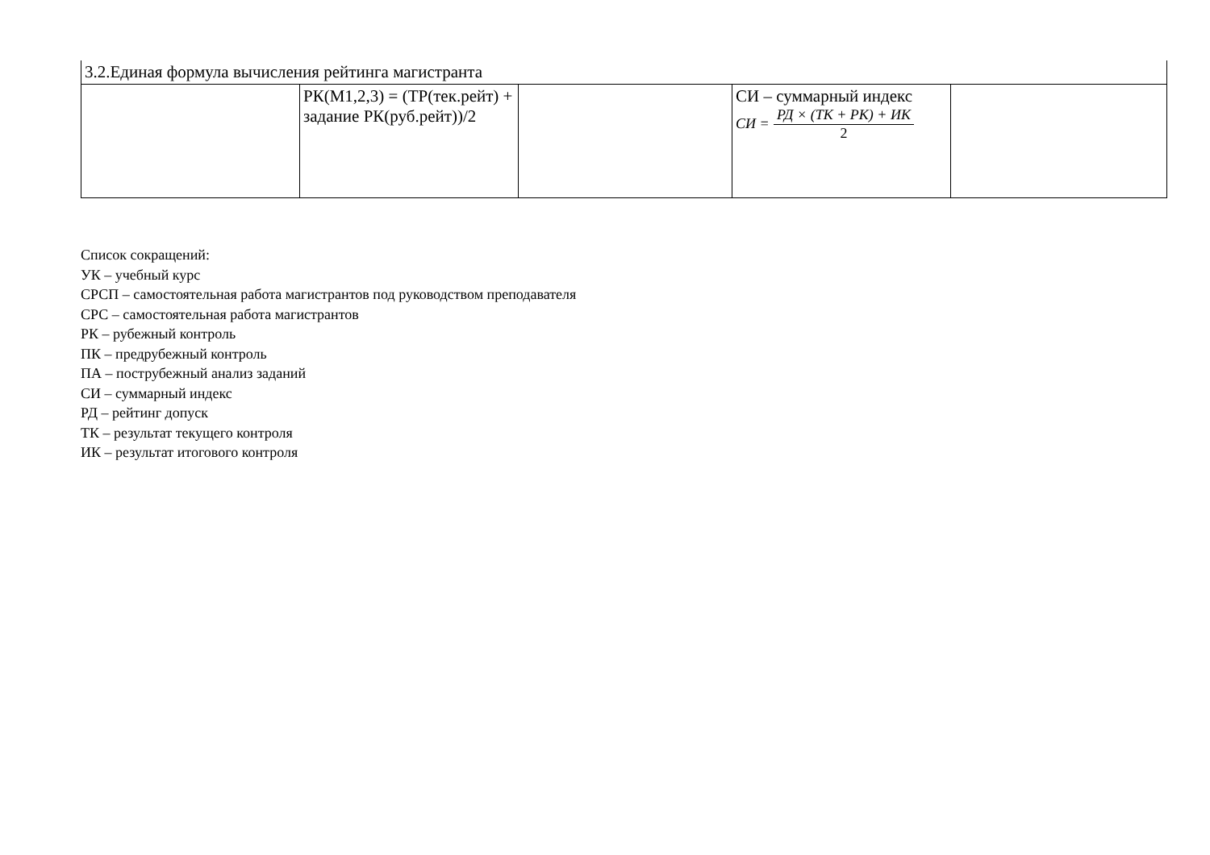| 3.2.Единая формула вычисления рейтинга магистранта | | | | |
| | РК(М1,2,3) = (ТР(тек.рейт) + задание РК(руб.рейт))/2 | | СИ – суммарный индекс СИ = РД × (ТК + РК) + ИК 2 | |
Список сокращений:
УК – учебный курс
СРСП – самостоятельная работа магистрантов под руководством преподавателя
СРС – самостоятельная работа магистрантов
РК – рубежный контроль
ПК – предрубежный контроль
ПА – пострубежный анализ заданий
СИ – суммарный индекс
РД – рейтинг допуск
ТК – результат текущего контроля
ИК – результат итогового контроля